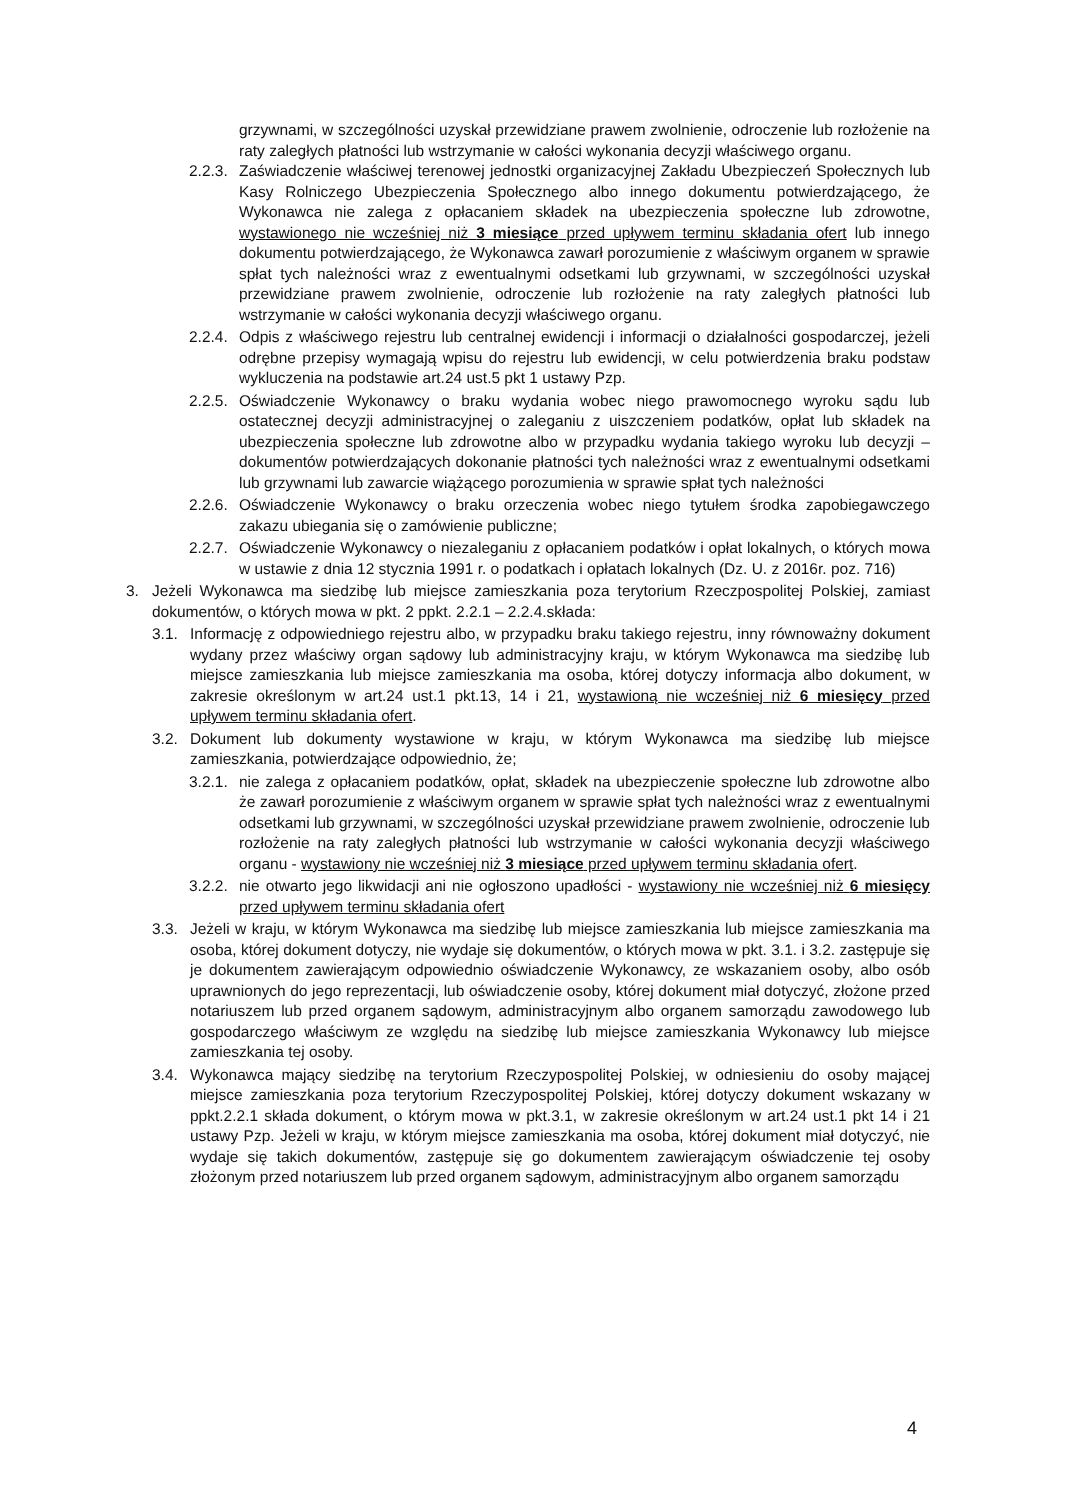grzywnami, w szczególności uzyskał przewidziane prawem zwolnienie, odroczenie lub rozłożenie na raty zaległych płatności lub wstrzymanie w całości wykonania decyzji właściwego organu.
2.2.3. Zaświadczenie właściwej terenowej jednostki organizacyjnej Zakładu Ubezpieczeń Społecznych lub Kasy Rolniczego Ubezpieczenia Społecznego albo innego dokumentu potwierdzającego, że Wykonawca nie zalega z opłacaniem składek na ubezpieczenia społeczne lub zdrowotne, wystawionego nie wcześniej niż 3 miesiące przed upływem terminu składania ofert lub innego dokumentu potwierdzającego, że Wykonawca zawarł porozumienie z właściwym organem w sprawie spłat tych należności wraz z ewentualnymi odsetkami lub grzywnami, w szczególności uzyskał przewidziane prawem zwolnienie, odroczenie lub rozłożenie na raty zaległych płatności lub wstrzymanie w całości wykonania decyzji właściwego organu.
2.2.4. Odpis z właściwego rejestru lub centralnej ewidencji i informacji o działalności gospodarczej, jeżeli odrębne przepisy wymagają wpisu do rejestru lub ewidencji, w celu potwierdzenia braku podstaw wykluczenia na podstawie art.24 ust.5 pkt 1 ustawy Pzp.
2.2.5. Oświadczenie Wykonawcy o braku wydania wobec niego prawomocnego wyroku sądu lub ostatecznej decyzji administracyjnej o zaleganiu z uiszczeniem podatków, opłat lub składek na ubezpieczenia społeczne lub zdrowotne albo w przypadku wydania takiego wyroku lub decyzji – dokumentów potwierdzających dokonanie płatności tych należności wraz z ewentualnymi odsetkami lub grzywnami lub zawarcie wiążącego porozumienia w sprawie spłat tych należności
2.2.6. Oświadczenie Wykonawcy o braku orzeczenia wobec niego tytułem środka zapobiegawczego zakazu ubiegania się o zamówienie publiczne;
2.2.7. Oświadczenie Wykonawcy o niezaleganiu z opłacaniem podatków i opłat lokalnych, o których mowa w ustawie z dnia 12 stycznia 1991 r. o podatkach i opłatach lokalnych (Dz. U. z 2016r. poz. 716)
3. Jeżeli Wykonawca ma siedzibę lub miejsce zamieszkania poza terytorium Rzeczpospolitej Polskiej, zamiast dokumentów, o których mowa w pkt. 2 ppkt. 2.2.1 – 2.2.4.składa:
3.1. Informację z odpowiedniego rejestru albo, w przypadku braku takiego rejestru, inny równoważny dokument wydany przez właściwy organ sądowy lub administracyjny kraju, w którym Wykonawca ma siedzibę lub miejsce zamieszkania lub miejsce zamieszkania ma osoba, której dotyczy informacja albo dokument, w zakresie określonym w art.24 ust.1 pkt.13, 14 i 21, wystawioną nie wcześniej niż 6 miesięcy przed upływem terminu składania ofert.
3.2. Dokument lub dokumenty wystawione w kraju, w którym Wykonawca ma siedzibę lub miejsce zamieszkania, potwierdzające odpowiednio, że;
3.2.1. nie zalega z opłacaniem podatków, opłat, składek na ubezpieczenie społeczne lub zdrowotne albo że zawarł porozumienie z właściwym organem w sprawie spłat tych należności wraz z ewentualnymi odsetkami lub grzywnami, w szczególności uzyskał przewidziane prawem zwolnienie, odroczenie lub rozłożenie na raty zaległych płatności lub wstrzymanie w całości wykonania decyzji właściwego organu - wystawiony nie wcześniej niż 3 miesiące przed upływem terminu składania ofert.
3.2.2. nie otwarto jego likwidacji ani nie ogłoszono upadłości - wystawiony nie wcześniej niż 6 miesięcy przed upływem terminu składania ofert
3.3. Jeżeli w kraju, w którym Wykonawca ma siedzibę lub miejsce zamieszkania lub miejsce zamieszkania ma osoba, której dokument dotyczy, nie wydaje się dokumentów, o których mowa w pkt. 3.1. i 3.2. zastępuje się je dokumentem zawierającym odpowiednio oświadczenie Wykonawcy, ze wskazaniem osoby, albo osób uprawnionych do jego reprezentacji, lub oświadczenie osoby, której dokument miał dotyczyć, złożone przed notariuszem lub przed organem sądowym, administracyjnym albo organem samorządu zawodowego lub gospodarczego właściwym ze względu na siedzibę lub miejsce zamieszkania Wykonawcy lub miejsce zamieszkania tej osoby.
3.4. Wykonawca mający siedzibę na terytorium Rzeczypospolitej Polskiej, w odniesieniu do osoby mającej miejsce zamieszkania poza terytorium Rzeczypospolitej Polskiej, której dotyczy dokument wskazany w ppkt.2.2.1 składa dokument, o którym mowa w pkt.3.1, w zakresie określonym w art.24 ust.1 pkt 14 i 21 ustawy Pzp. Jeżeli w kraju, w którym miejsce zamieszkania ma osoba, której dokument miał dotyczyć, nie wydaje się takich dokumentów, zastępuje się go dokumentem zawierającym oświadczenie tej osoby złożonym przed notariuszem lub przed organem sądowym, administracyjnym albo organem samorządu
4